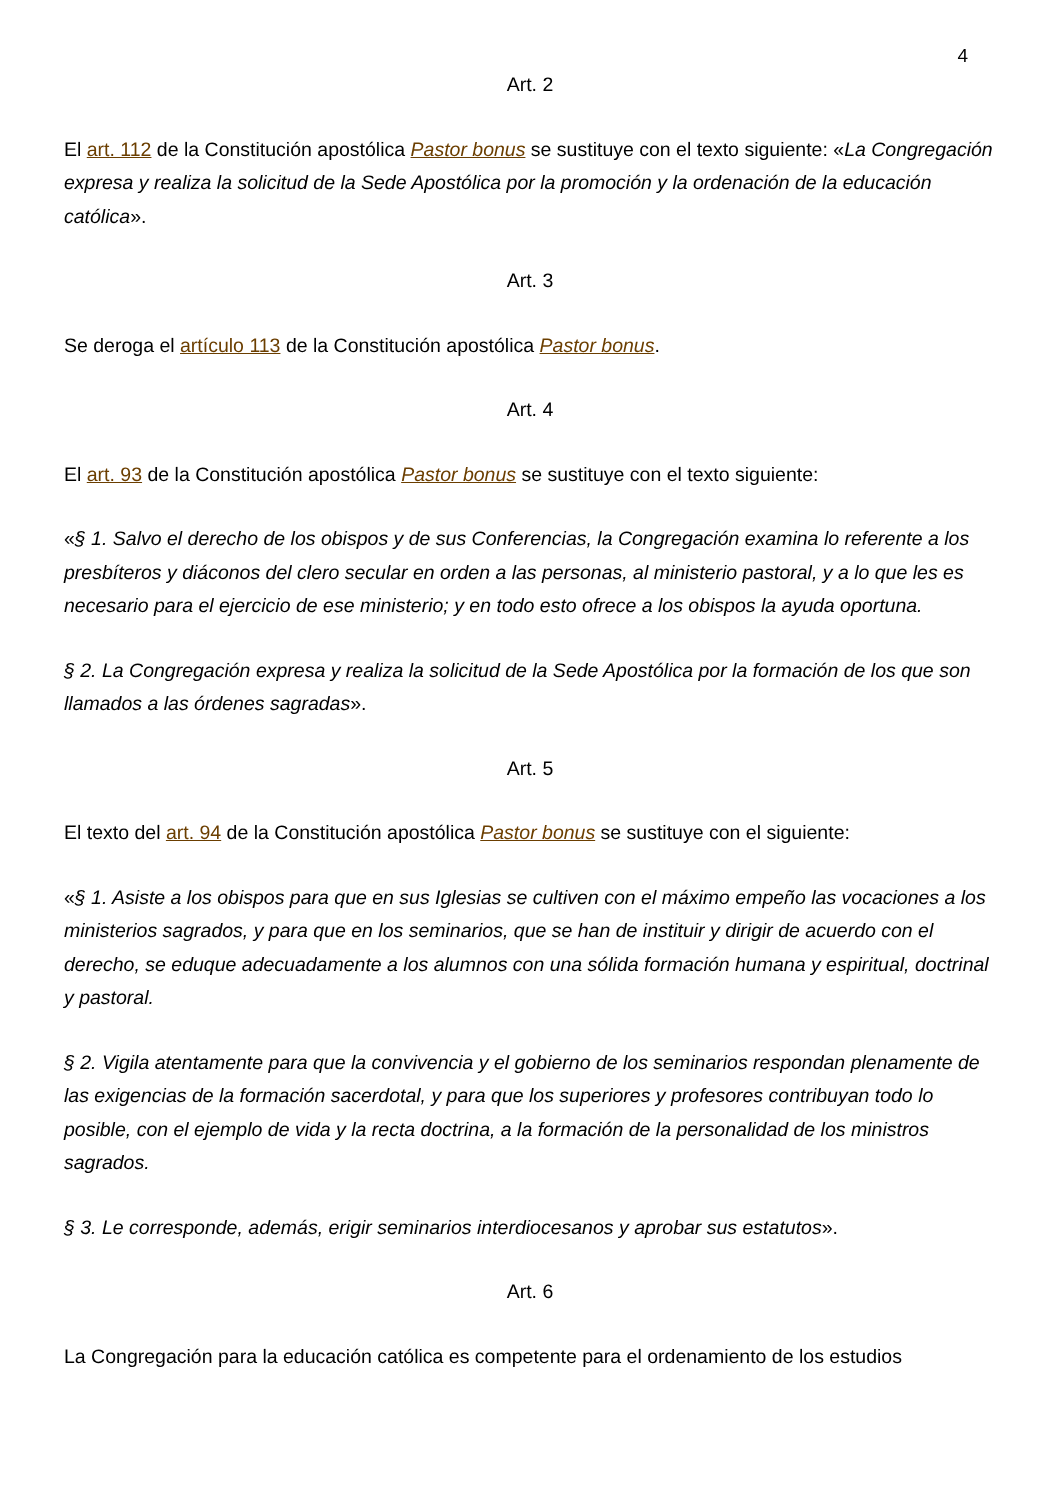4
Art. 2
El art. 112 de la Constitución apostólica Pastor bonus se sustituye con el texto siguiente: «La Congregación expresa y realiza la solicitud de la Sede Apostólica por la promoción y la ordenación de la educación católica».
Art. 3
Se deroga el artículo 113 de la Constitución apostólica Pastor bonus.
Art. 4
El art. 93 de la Constitución apostólica Pastor bonus se sustituye con el texto siguiente:
«§ 1. Salvo el derecho de los obispos y de sus Conferencias, la Congregación examina lo referente a los presbíteros y diáconos del clero secular en orden a las personas, al ministerio pastoral, y a lo que les es necesario para el ejercicio de ese ministerio; y en todo esto ofrece a los obispos la ayuda oportuna.
§ 2. La Congregación expresa y realiza la solicitud de la Sede Apostólica por la formación de los que son llamados a las órdenes sagradas».
Art. 5
El texto del art. 94 de la Constitución apostólica Pastor bonus se sustituye con el siguiente:
«§ 1. Asiste a los obispos para que en sus Iglesias se cultiven con el máximo empeño las vocaciones a los ministerios sagrados, y para que en los seminarios, que se han de instituir y dirigir de acuerdo con el derecho, se eduque adecuadamente a los alumnos con una sólida formación humana y espiritual, doctrinal y pastoral.
§ 2. Vigila atentamente para que la convivencia y el gobierno de los seminarios respondan plenamente de las exigencias de la formación sacerdotal, y para que los superiores y profesores contribuyan todo lo posible, con el ejemplo de vida y la recta doctrina, a la formación de la personalidad de los ministros sagrados.
§ 3. Le corresponde, además, erigir seminarios interdiocesanos y aprobar sus estatutos».
Art. 6
La Congregación para la educación católica es competente para el ordenamiento de los estudios